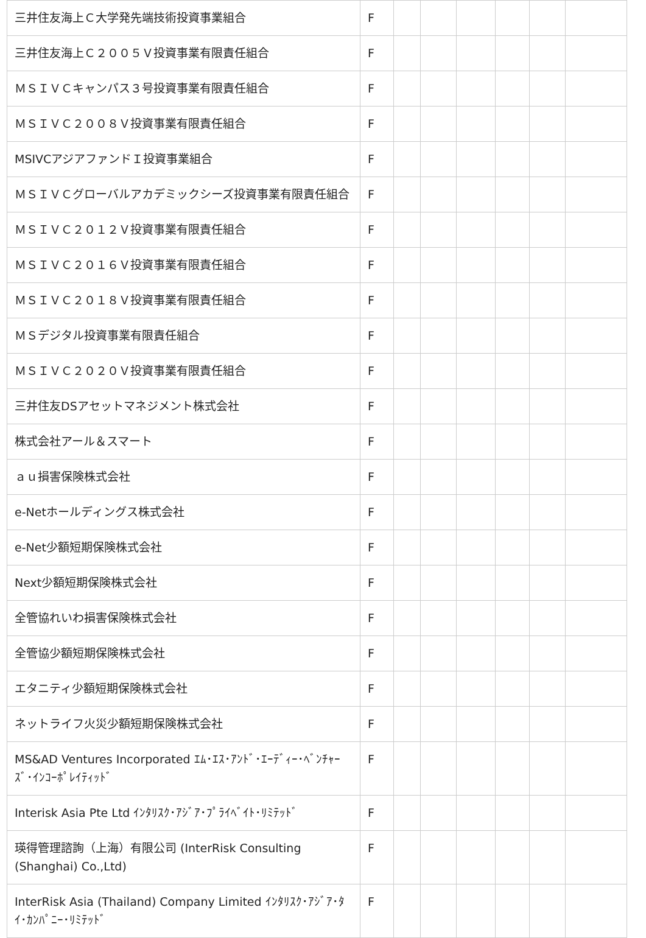| 三井住友海上Ｃ大学発先端技術投資事業組合 | F | | | | | | |
| 三井住友海上Ｃ２００５Ｖ投資事業有限責任組合 | F | | | | | | |
| ＭＳＩＶＣキャンパス３号投資事業有限責任組合 | F | | | | | | |
| ＭＳＩＶＣ２００８Ｖ投資事業有限責任組合 | F | | | | | | |
| MSIVCアジアファンドＩ投資事業組合 | F | | | | | | |
| ＭＳＩＶＣグローバルアカデミックシーズ投資事業有限責任組合 | F | | | | | | |
| ＭＳＩＶＣ２０１２Ｖ投資事業有限責任組合 | F | | | | | | |
| ＭＳＩＶＣ２０１６Ｖ投資事業有限責任組合 | F | | | | | | |
| ＭＳＩＶＣ２０１８Ｖ投資事業有限責任組合 | F | | | | | | |
| ＭＳデジタル投資事業有限責任組合 | F | | | | | | |
| ＭＳＩＶＣ２０２０Ｖ投資事業有限責任組合 | F | | | | | | |
| 三井住友DSアセットマネジメント株式会社 | F | | | | | | |
| 株式会社アール＆スマート | F | | | | | | |
| ａｕ損害保険株式会社 | F | | | | | | |
| e-Netホールディングス株式会社 | F | | | | | | |
| e-Net少額短期保険株式会社 | F | | | | | | |
| Next少額短期保険株式会社 | F | | | | | | |
| 全管協れいわ損害保険株式会社 | F | | | | | | |
| 全管協少額短期保険株式会社 | F | | | | | | |
| エタニティ少額短期保険株式会社 | F | | | | | | |
| ネットライフ火災少額短期保険株式会社 | F | | | | | | |
| MS&AD Ventures Incorporated ｴﾑ･ｴｽ･ｱﾝﾄﾞ･ｴｰﾃﾞｨｰ･ﾍﾞﾝﾁｬｰｽﾞ･ｲﾝｺｰﾎﾟﾚｲﾃｨｯﾄﾞ | F | | | | | | |
| Interisk Asia Pte Ltd ｲﾝﾀﾘｽｸ･ｱｼﾞｱ･ﾌﾟﾗｲﾍﾞｲﾄ･ﾘﾐﾃｯﾄﾞ | F | | | | | | |
| 瑛得管理諮詢（上海）有限公司 (InterRisk Consulting (Shanghai) Co.,Ltd) | F | | | | | | |
| InterRisk Asia (Thailand) Company Limited ｲﾝﾀﾘｽｸ･ｱｼﾞｱ･ﾀｲ･ｶﾝﾊﾟﾆｰ･ﾘﾐﾃｯﾄﾞ | F | | | | | | |